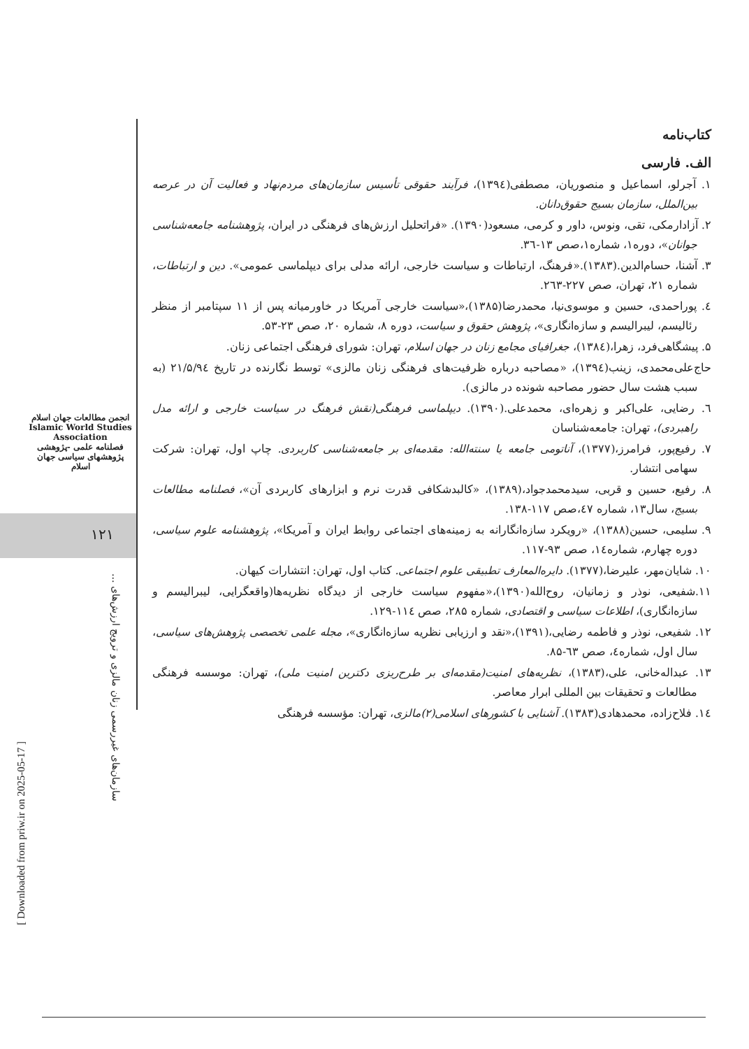انجمن مطالعات جهان اسلام
Islamic World Studies Association
فصلنامه علمی -پژوهشی
پژوهشهای سیاسی جهان اسلام
۱۲۱
سازمان‌های غیررسمی زنان مالزی و ترویج ارزش‌های ...
[ Downloaded from priw.ir on 2025-05-17 ]
کتاب‌نامه
الف. فارسی
۱. آجرلو، اسماعیل و منصوریان، مصطفی(۱۳۹٤)، فرآیند حقوقی تأسیس سازمان‌های مردم‌نهاد و فعالیت آن در عرصه بین‌الملل، سازمان بسیج حقوق‌دانان.
۲. آزادارمکی، تقی، ونوس، داور و کرمی، مسعود(۱۳۹۰). «فراتحلیل ارزش‌های فرهنگی در ایران، پژوهشنامه جامعه‌شناسی جوانان»، دوره۱، شماره۱،صص ۱۳-۳٦.
۳. آشنا، حسام‌الدین.(۱۳۸۳).«فرهنگ، ارتباطات و سیاست خارجی، ارائه مدلی برای دیپلماسی عمومی». دین و ارتباطات، شماره ۲۱، تهران، صص ۲۲۷-۲٦۳.
٤. پوراحمدی، حسین و موسوی‌نیا، محمدرضا(۱۳۸۵)،«سیاست خارجی آمریکا در خاورمیانه پس از ۱۱ سپتامبر از منظر رئالیسم، لیبرالیسم و سازه‌انگاری»، پژوهش حقوق و سیاست، دوره ۸، شماره ۲۰، صص ۲۳-۵۳.
۵. پیشگاهی‌فرد، زهرا،(۱۳۸٤)، جغرافیای مجامع زنان در جهان اسلام، تهران: شورای فرهنگی اجتماعی زنان.
حاج‌علی‌محمدی، زینب(۱۳۹٤)، «مصاحبه درباره ظرفیت‌های فرهنگی زنان مالزی» توسط نگارنده در تاریخ ۲۱/۵/۹٤ (به سبب هشت سال حضور مصاحبه شونده در مالزی).
٦. رضایی، علی‌اکبر و زهره‌ای، محمدعلی.(۱۳۹۰). دیپلماسی فرهنگی(نقش فرهنگ در سیاست خارجی و ارائه مدل راهبردی)، تهران: جامعه‌شناسان
۷. رفیع‌پور، فرامرز،(۱۳۷۷)، آناتومی جامعه یا سنته‌الله: مقدمه‌ای بر جامعه‌شناسی کاربردی. چاپ اول، تهران: شرکت سهامی انتشار.
۸. رفیع، حسین و قربی، سیدمحمدجواد،(۱۳۸۹)، «کالبدشکافی قدرت نرم و ابزارهای کاربردی آن»، فصلنامه مطالعات بسیج، سال۱۳، شماره ٤۷،صص ۱۱۷-۱۳۸.
۹. سلیمی، حسین(۱۳۸۸)، «رویکرد سازه‌انگارانه به زمینه‌های اجتماعی روابط ایران و آمریکا»، پژوهشنامه علوم سیاسی، دوره چهارم، شماره۱٤، صص ۹۳-۱۱۷.
۱۰. شایان‌مهر، علیرضا،(۱۳۷۷). دایره‌المعارف تطبیقی علوم اجتماعی. کتاب اول، تهران: انتشارات کیهان.
۱۱.شفیعی، نوذر و زمانیان، روح‌الله(۱۳۹۰)،«مفهوم سیاست خارجی از دیدگاه نظریه‌ها(واقعگرایی، لیبرالیسم و سازه‌انگاری)، اطلاعات سیاسی و اقتصادی، شماره ۲۸۵، صص ۱۱٤-۱۲۹.
۱۲. شفیعی، نوذر و فاطمه رضایی،(۱۳۹۱)،«نقد و ارزیابی نظریه سازه‌انگاری»، مجله علمی تخصصی پژوهش‌های سیاسی، سال اول، شماره٤، صص ٦۳-۸۵.
۱۳. عبداله‌خانی، علی،(۱۳۸۳)، نظریه‌های امنیت(مقدمه‌ای بر طرح‌ریزی دکترین امنیت ملی)، تهران: موسسه فرهنگی مطالعات و تحقیقات بین المللی ابرار معاصر.
۱٤. فلاح‌زاده، محمدهادی(۱۳۸۳). آشنایی با کشورهای اسلامی(۲)مالزی، تهران: مؤسسه فرهنگی